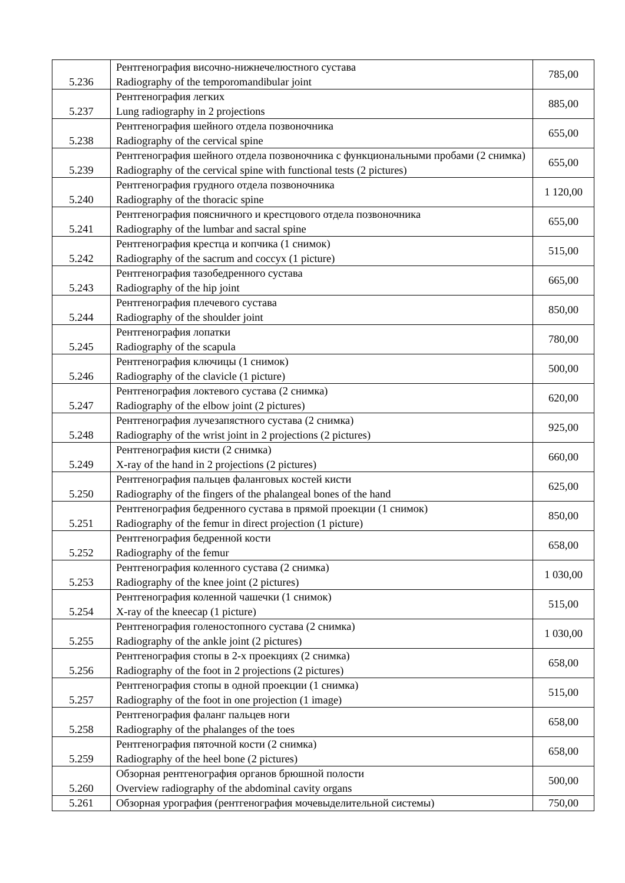| 5.236 | Рентгенография височно-нижнечелюстного сустава Radiography of the temporomandibular joint | 785,00 |
| 5.237 | Рентгенография легких Lung radiography in 2 projections | 885,00 |
| 5.238 | Рентгенография шейного отдела позвоночника Radiography of the cervical spine | 655,00 |
| 5.239 | Рентгенография шейного отдела позвоночника с функциональными пробами (2 снимка) Radiography of the cervical spine with functional tests (2 pictures) | 655,00 |
| 5.240 | Рентгенография грудного отдела позвоночника Radiography of the thoracic spine | 1 120,00 |
| 5.241 | Рентгенография поясничного и крестцового отдела позвоночника Radiography of the lumbar and sacral spine | 655,00 |
| 5.242 | Рентгенография крестца и копчика (1 снимок) Radiography of the sacrum and coccyx (1 picture) | 515,00 |
| 5.243 | Рентгенография тазобедренного сустава Radiography of the hip joint | 665,00 |
| 5.244 | Рентгенография плечевого сустава Radiography of the shoulder joint | 850,00 |
| 5.245 | Рентгенография лопатки Radiography of the scapula | 780,00 |
| 5.246 | Рентгенография ключицы (1 снимок) Radiography of the clavicle (1 picture) | 500,00 |
| 5.247 | Рентгенография локтевого сустава (2 снимка) Radiography of the elbow joint (2 pictures) | 620,00 |
| 5.248 | Рентгенография лучезапястного сустава (2 снимка) Radiography of the wrist joint in 2 projections (2 pictures) | 925,00 |
| 5.249 | Рентгенография кисти (2 снимка) X-ray of the hand in 2 projections (2 pictures) | 660,00 |
| 5.250 | Рентгенография пальцев фаланговых костей кисти Radiography of the fingers of the phalangeal bones of the hand | 625,00 |
| 5.251 | Рентгенография бедренного сустава в прямой проекции (1 снимок) Radiography of the femur in direct projection (1 picture) | 850,00 |
| 5.252 | Рентгенография бедренной кости Radiography of the femur | 658,00 |
| 5.253 | Рентгенография коленного сустава (2 снимка) Radiography of the knee joint (2 pictures) | 1 030,00 |
| 5.254 | Рентгенография коленной чашечки (1 снимок) X-ray of the kneecap (1 picture) | 515,00 |
| 5.255 | Рентгенография голеностопного сустава (2 снимка) Radiography of the ankle joint (2 pictures) | 1 030,00 |
| 5.256 | Рентгенография стопы в 2-х проекциях (2 снимка) Radiography of the foot in 2 projections (2 pictures) | 658,00 |
| 5.257 | Рентгенография стопы в одной проекции (1 снимка) Radiography of the foot in one projection (1 image) | 515,00 |
| 5.258 | Рентгенография фаланг пальцев ноги Radiography of the phalanges of the toes | 658,00 |
| 5.259 | Рентгенография пяточной кости (2 снимка) Radiography of the heel bone (2 pictures) | 658,00 |
| 5.260 | Обзорная рентгенография органов брюшной полости Overview radiography of the abdominal cavity organs | 500,00 |
| 5.261 | Обзорная урография (рентгенография мочевыделительной системы) | 750,00 |